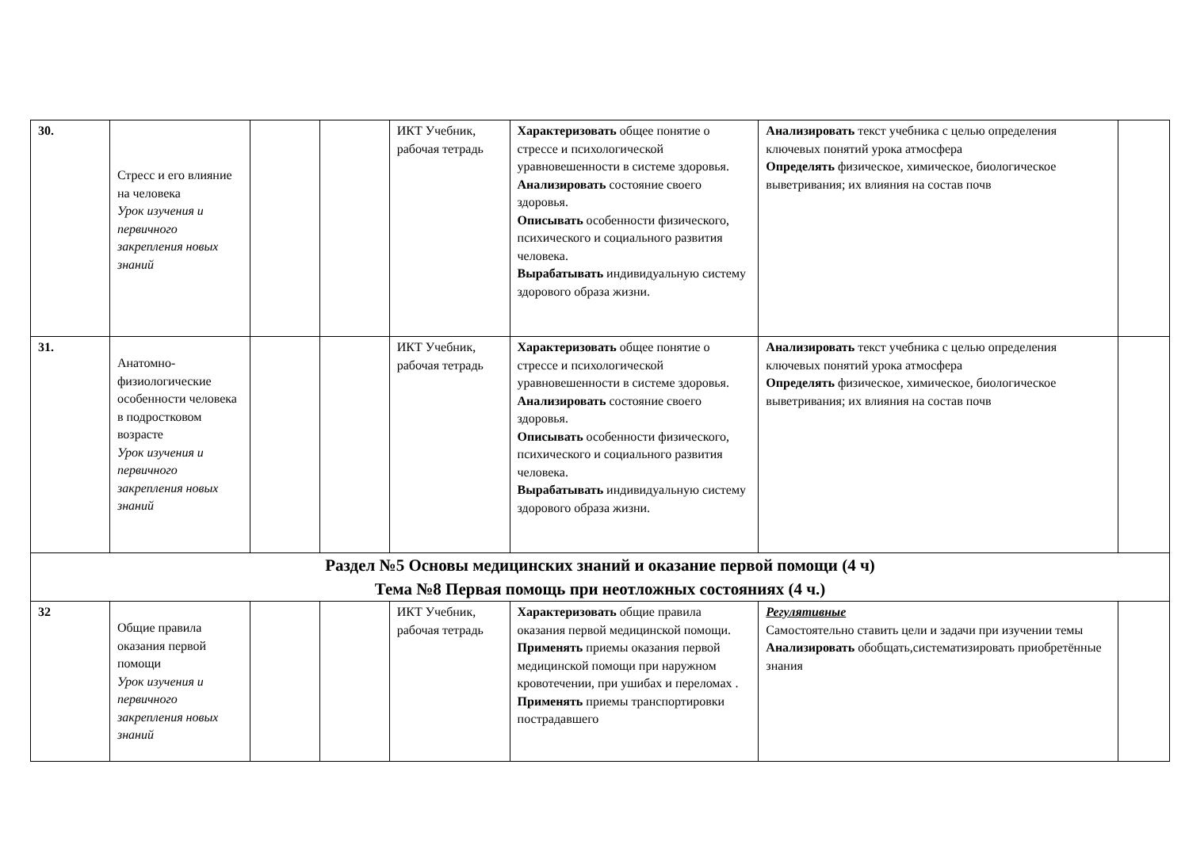| 30. | Стресс и его влияние на человека Урок изучения и первичного закрепления новых знаний | | | ИКТ Учебник, рабочая тетрадь | Характеризовать общее понятие о стрессе и психологической уравновешенности в системе здоровья. Анализировать состояние своего здоровья. Описывать особенности физического, психического и социального развития человека. Вырабатывать индивидуальную систему здорового образа жизни. | Анализировать текст учебника с целью определения ключевых понятий урока атмосфера Определять физическое, химическое, биологическое выветривания; их влияния на состав почв | |
| 31. | Анатомно-физиологические особенности человека в подростковом возрасте Урок изучения и первичного закрепления новых знаний | | | ИКТ Учебник, рабочая тетрадь | Характеризовать общее понятие о стрессе и психологической уравновешенности в системе здоровья. Анализировать состояние своего здоровья. Описывать особенности физического, психического и социального развития человека. Вырабатывать индивидуальную систему здорового образа жизни. | Анализировать текст учебника с целью определения ключевых понятий урока атмосфера Определять физическое, химическое, биологическое выветривания; их влияния на состав почв | |
| Раздел №5 Основы медицинских знаний и оказание первой помощи (4 ч) Тема №8 Первая помощь при неотложных состояниях (4 ч.) | | | | | | | |
| 32 | Общие правила оказания первой помощи Урок изучения и первичного закрепления новых знаний | | | ИКТ Учебник, рабочая тетрадь | Характеризовать общие правила оказания первой медицинской помощи. Применять приемы оказания первой медицинской помощи при наружном кровотечении, при ушибах и переломах . Применять приемы транспортировки пострадавшего | Регулятивные Самостоятельно ставить цели и задачи при изучении темы Анализировать обобщать,систематизировать приобретённые знания | |